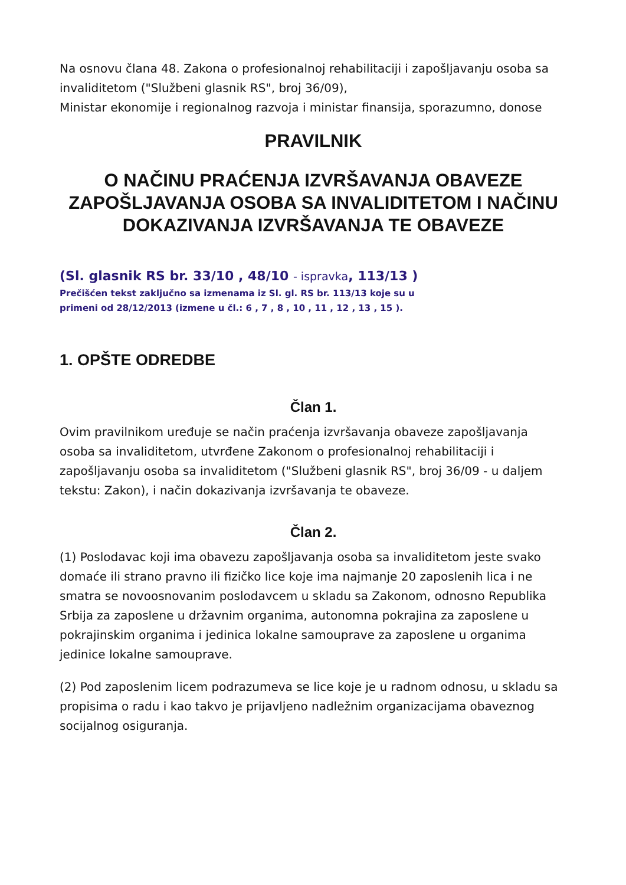Na osnovu člana 48. Zakona o profesionalnoj rehabilitaciji i zapošljavanju osoba sa invaliditetom ("Službeni glasnik RS", broj 36/09),
Ministar ekonomije i regionalnog razvoja i ministar finansija, sporazumno, donose
PRAVILNIK
O NAČINU PRAĆENJA IZVRŠAVANJA OBAVEZE ZAPOŠLJAVANJA OSOBA SA INVALIDITETOM I NAČINU DOKAZIVANJA IZVRŠAVANJA TE OBAVEZE
(Sl. glasnik RS br. 33/10 , 48/10 - ispravka, 113/13 )
Prečišćen tekst zaključno sa izmenama iz Sl. gl. RS br. 113/13 koje su u
primeni od 28/12/2013 (izmene u čl.: 6 , 7 , 8 , 10 , 11 , 12 , 13 , 15 ).
1. OPŠTE ODREDBE
Član 1.
Ovim pravilnikom uređuje se način praćenja izvršavanja obaveze zapošljavanja osoba sa invaliditetom, utvrđene Zakonom o profesionalnoj rehabilitaciji i zapošljavanju osoba sa invaliditetom ("Službeni glasnik RS", broj 36/09 - u daljem tekstu: Zakon), i način dokazivanja izvršavanja te obaveze.
Član 2.
(1) Poslodavac koji ima obavezu zapošljavanja osoba sa invaliditetom jeste svako domaće ili strano pravno ili fizičko lice koje ima najmanje 20 zaposlenih lica i ne smatra se novoosnovanim poslodavcem u skladu sa Zakonom, odnosno Republika Srbija za zaposlene u državnim organima, autonomna pokrajina za zaposlene u pokrajinskim organima i jedinica lokalne samouprave za zaposlene u organima jedinice lokalne samouprave.
(2) Pod zaposlenim licem podrazumeva se lice koje je u radnom odnosu, u skladu sa propisima o radu i kao takvo je prijavljeno nadležnim organizacijama obaveznog socijalnog osiguranja.